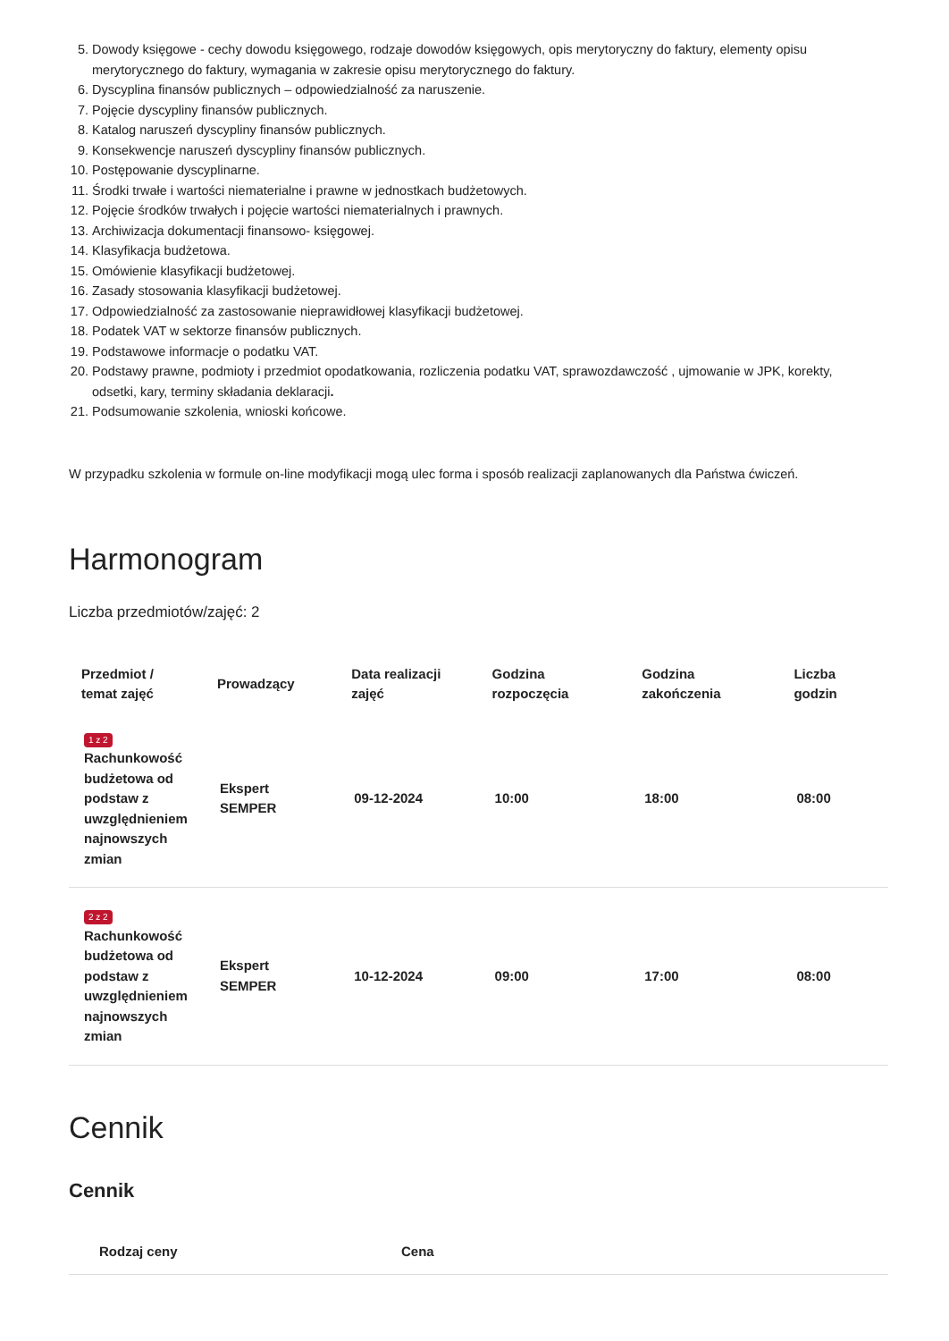5. Dowody księgowe - cechy dowodu księgowego, rodzaje dowodów księgowych, opis merytoryczny do faktury, elementy opisu merytorycznego do faktury, wymagania w zakresie opisu merytorycznego do faktury.
6. Dyscyplina finansów publicznych – odpowiedzialność za naruszenie.
7. Pojęcie dyscypliny finansów publicznych.
8. Katalog naruszeń dyscypliny finansów publicznych.
9. Konsekwencje naruszeń dyscypliny finansów publicznych.
10. Postępowanie dyscyplinarne.
11. Środki trwałe i wartości niematerialne i prawne w jednostkach budżetowych.
12. Pojęcie środków trwałych i pojęcie wartości niematerialnych i prawnych.
13. Archiwizacja dokumentacji finansowo- księgowej.
14. Klasyfikacja budżetowa.
15. Omówienie klasyfikacji budżetowej.
16. Zasady stosowania klasyfikacji budżetowej.
17. Odpowiedzialność za zastosowanie nieprawidłowej klasyfikacji budżetowej.
18. Podatek VAT w sektorze finansów publicznych.
19. Podstawowe informacje o podatku VAT.
20. Podstawy prawne, podmioty i przedmiot opodatkowania, rozliczenia podatku VAT, sprawozdawczość , ujmowanie w JPK, korekty, odsetki, kary, terminy składania deklaracji.
21. Podsumowanie szkolenia, wnioski końcowe.
W przypadku szkolenia w formule on-line modyfikacji mogą ulec forma i sposób realizacji zaplanowanych dla Państwa ćwiczeń.
Harmonogram
Liczba przedmiotów/zajęć: 2
| Przedmiot / temat zajęć | Prowadzący | Data realizacji zajęć | Godzina rozpoczęcia | Godzina zakończenia | Liczba godzin |
| --- | --- | --- | --- | --- | --- |
| 1 z 2 Rachunkowość budżetowa od podstaw z uwzględnieniem najnowszych zmian | Ekspert SEMPER | 09-12-2024 | 10:00 | 18:00 | 08:00 |
| 2 z 2 Rachunkowość budżetowa od podstaw z uwzględnieniem najnowszych zmian | Ekspert SEMPER | 10-12-2024 | 09:00 | 17:00 | 08:00 |
Cennik
Cennik
| Rodzaj ceny | Cena |
| --- | --- |